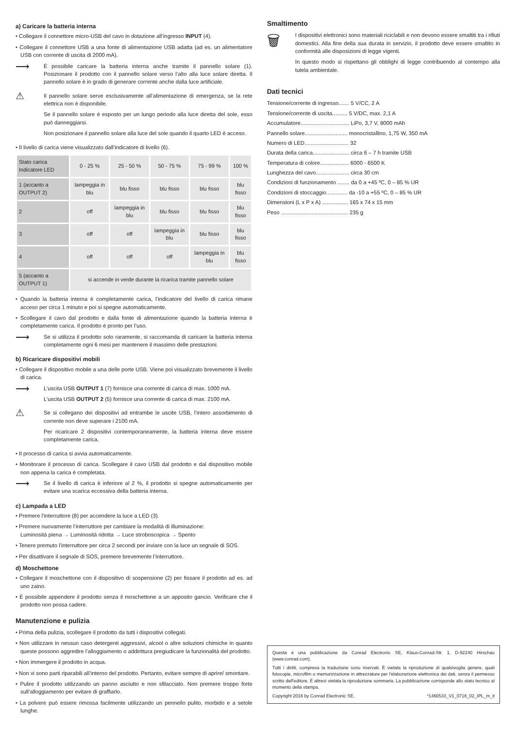a) Caricare la batteria interna
• Collegare il connettore micro-USB del cavo in dotazione all’ingresso INPUT (4).
• Collegare il connettore USB a una fonte di alimentazione USB adatta (ad es. un alimentatore USB con corrente di uscita di 2000 mA).
⟶
È possibile caricare la batteria interna anche tramite il pannello solare (1). Posizionare il prodotto con il pannello solare verso l’alto alla luce solare diretta. Il pannello solare è in grado di generare corrente anche dalla luce artificiale.
⚠
Il pannello solare serve esclusivamente all’alimentazione di emergenza, se la rete elettrica non è disponibile.
Se il pannello solare è esposto per un lungo periodo alla luce diretta del sole, esso può danneggiarsi.
Non posizionare il pannello solare alla luce del sole quando il quarto LED è acceso.
• Il livello di carica viene visualizzato dall’indicatore di livello (6).
| Stato carica Indicatore LED | 0 - 25 % | 25 - 50 % | 50 - 75 % | 75 - 99 % | 100 % |
| --- | --- | --- | --- | --- | --- |
| 1 (accanto a OUTPUT 2) | lampeggia in blu | blu fisso | blu fisso | blu fisso | blu fisso |
| 2 | off | lampeggia in blu | blu fisso | blu fisso | blu fisso |
| 3 | off | off | lampeggia in blu | blu fisso | blu fisso |
| 4 | off | off | off | lampeggia in blu | blu fisso |
| 5 (accanto a OUTPUT 1) | si accende in verde durante la ricarica tramite pannello solare | | | | |
• Quando la batteria interna è completamente carica, l’indicatore del livello di carica rimane acceso per circa 1 minuto e poi si spegne automaticamente.
• Scollegare il cavo dal prodotto e dalla fonte di alimentazione quando la batteria interna è completamente carica. Il prodotto è pronto per l’uso.
⟶
Se si utilizza il prodotto solo raramente, si raccomanda di caricare la batteria interna completamente ogni 6 mesi per mantenere il massimo delle prestazioni.
b) Ricaricare dispositivi mobili
• Collegare il dispositivo mobile a una delle porte USB. Viene poi visualizzato brevemente il livello di carica.
⟶
L’uscita USB OUTPUT 1 (7) fornisce una corrente di carica di max. 1000 mA.
L’uscita USB OUTPUT 2 (5) fornisce una corrente di carica di max. 2100 mA.
⚠
Se si collegano dei dispositivi ad entrambe le uscite USB, l’intero assorbimento di corrente non deve superare i 2100 mA.
Per ricaricare 2 dispositivi contemporaneamente, la batteria interna deve essere completamente carica.
• Il processo di carica si avvia automaticamente.
• Monitorare il processo di carica. Scollegare il cavo USB dal prodotto e dal dispositivo mobile non appena la carica è completata.
⟶
Se il livello di carica è inferiore al 2 %, il prodotto si spegne automaticamente per evitare una scarica eccessiva della batteria interna.
c) Lampada a LED
• Premere l’interruttore (8) per accendere la luce a LED (3).
• Premere nuovamente l’interruttore per cambiare la modalità di illuminazione:
Luminosità piena → Luminosità ridotta → Luce stroboscopica → Spento
• Tenere premuto l’interruttore per circa 2 secondi per inviare con la luce un segnale di SOS.
• Per disattivare il segnale di SOS, premere brevemente l’interruttore.
d) Moschettone
• Collegare il moschettone con il dispositivo di sospensione (2) per fissare il prodotto ad es. ad uno zaino.
• È possibile appendere il prodotto senza il moschettone a un apposito gancio. Verificare che il prodotto non possa cadere.
Manutenzione e pulizia
• Prima della pulizia, scollegare il prodotto da tutti i dispositivi collegati.
• Non utilizzare in nessun caso detergenti aggressivi, alcool o altre soluzioni chimiche in quanto queste possono aggredire l’alloggiamento o addirittura pregiudicare la funzionalità del prodotto.
• Non immergere il prodotto in acqua.
• Non vi sono parti riparabili all’interno del prodotto. Pertanto, evitare sempre di aprire/ smontare.
• Pulire il prodotto utilizzando un panno asciutto e non sfilacciato. Non premere troppo forte sull’alloggiamento per evitare di graffiarlo.
• La polvere può essere rimossa facilmente utilizzando un pennello pulito, morbido e a setole lunghe.
Smaltimento
🗑
I dispositivi elettronici sono materiali riciclabili e non devono essere smaltiti tra i rifiuti domestici. Alla fine della sua durata in servizio, il prodotto deve essere smaltito in conformità alle disposizioni di legge vigenti.
In questo modo si rispettano gli obblighi di legge contribuendo al contempo alla tutela ambientale.
Dati tecnici
Tensione/corrente di ingresso....... 5 V/CC, 2 A
Tensione/corrente di uscita.......... 5 V/DC, max. 2,1 A
Accumulatore................................ LiPo, 3,7 V, 8000 mAh
Pannello solare............................ monocristallino, 1,75 W, 350 mA
Numero di LED............................. 32
Durata della carica........................ circa 6 – 7 h tramite USB
Temperatura di colore................... 6000 - 6500 K
Lunghezza del cavo...................... circa 30 cm
Condizioni di funzionamento ........ da 0 a +45 ºC, 0 – 85 % UR
Condizioni di stoccaggio.............. da -10 a +55 ºC, 0 – 85 % UR
Dimensioni (L x P x A) ................. 165 x 74 x 15 mm
Peso ............................................ 235 g
Questa è una pubblicazione da Conrad Electronic SE, Klaus-Conrad-Str. 1, D-92240 Hirschau (www.conrad.com).
Tutti i diritti, compresa la traduzione sono riservati. È vietata la riproduzione di qualsivoglia genere, quali fotocopie, microfilm o memorizzazione in attrezzature per l'elaborazione elettronica dei dati, senza il permesso scritto dell'editore. È altresì vietata la riproduzione sommaria. La pubblicazione corrisponde allo stato tecnico al momento della stampa.
Copyright 2016 by Conrad Electronic SE. *1460533_V1_0716_02_IPL_m_it